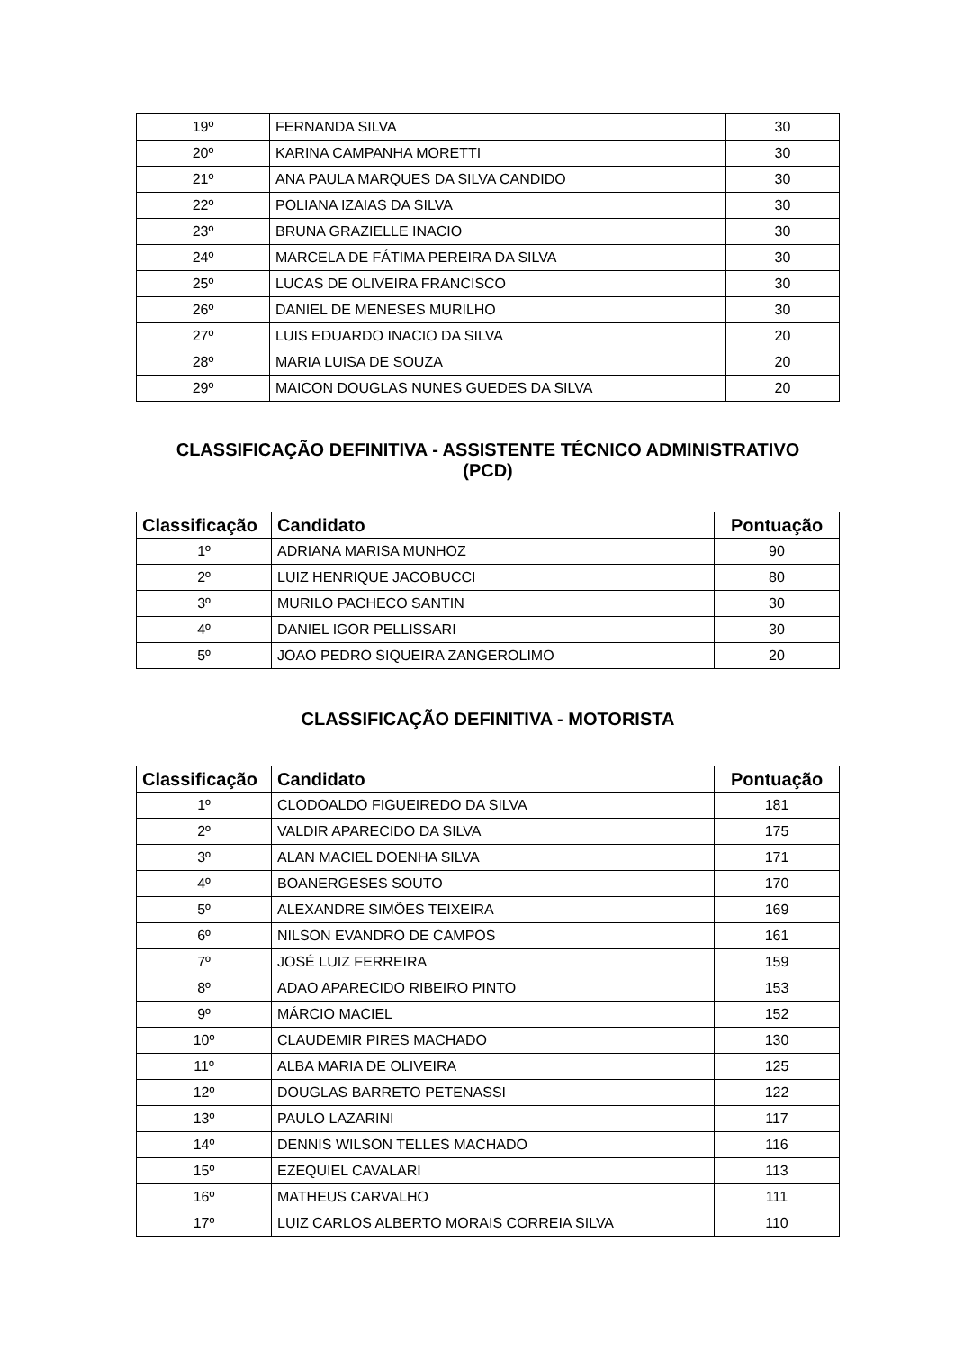| 19º | FERNANDA SILVA | 30 |
| 20º | KARINA CAMPANHA MORETTI | 30 |
| 21º | ANA PAULA MARQUES DA SILVA CANDIDO | 30 |
| 22º | POLIANA IZAIAS DA SILVA | 30 |
| 23º | BRUNA GRAZIELLE INACIO | 30 |
| 24º | MARCELA DE FÁTIMA PEREIRA DA SILVA | 30 |
| 25º | LUCAS DE OLIVEIRA FRANCISCO | 30 |
| 26º | DANIEL DE MENESES MURILHO | 30 |
| 27º | LUIS EDUARDO INACIO DA SILVA | 20 |
| 28º | MARIA LUISA DE SOUZA | 20 |
| 29º | MAICON DOUGLAS NUNES GUEDES DA SILVA | 20 |
CLASSIFICAÇÃO DEFINITIVA - ASSISTENTE TÉCNICO ADMINISTRATIVO
(PCD)
| Classificação | Candidato | Pontuação |
| --- | --- | --- |
| 1º | ADRIANA MARISA MUNHOZ | 90 |
| 2º | LUIZ HENRIQUE JACOBUCCI | 80 |
| 3º | MURILO PACHECO SANTIN | 30 |
| 4º | DANIEL IGOR PELLISSARI | 30 |
| 5º | JOAO PEDRO SIQUEIRA ZANGEROLIMO | 20 |
CLASSIFICAÇÃO DEFINITIVA - MOTORISTA
| Classificação | Candidato | Pontuação |
| --- | --- | --- |
| 1º | CLODOALDO FIGUEIREDO DA SILVA | 181 |
| 2º | VALDIR APARECIDO DA SILVA | 175 |
| 3º | ALAN MACIEL DOENHA SILVA | 171 |
| 4º | BOANERGESES SOUTO | 170 |
| 5º | ALEXANDRE SIMÕES TEIXEIRA | 169 |
| 6º | NILSON EVANDRO DE CAMPOS | 161 |
| 7º | JOSÉ LUIZ FERREIRA | 159 |
| 8º | ADAO APARECIDO RIBEIRO PINTO | 153 |
| 9º | MÁRCIO MACIEL | 152 |
| 10º | CLAUDEMIR PIRES MACHADO | 130 |
| 11º | ALBA MARIA DE OLIVEIRA | 125 |
| 12º | DOUGLAS BARRETO PETENASSI | 122 |
| 13º | PAULO LAZARINI | 117 |
| 14º | DENNIS WILSON TELLES MACHADO | 116 |
| 15º | EZEQUIEL CAVALARI | 113 |
| 16º | MATHEUS CARVALHO | 111 |
| 17º | LUIZ CARLOS ALBERTO MORAIS CORREIA SILVA | 110 |